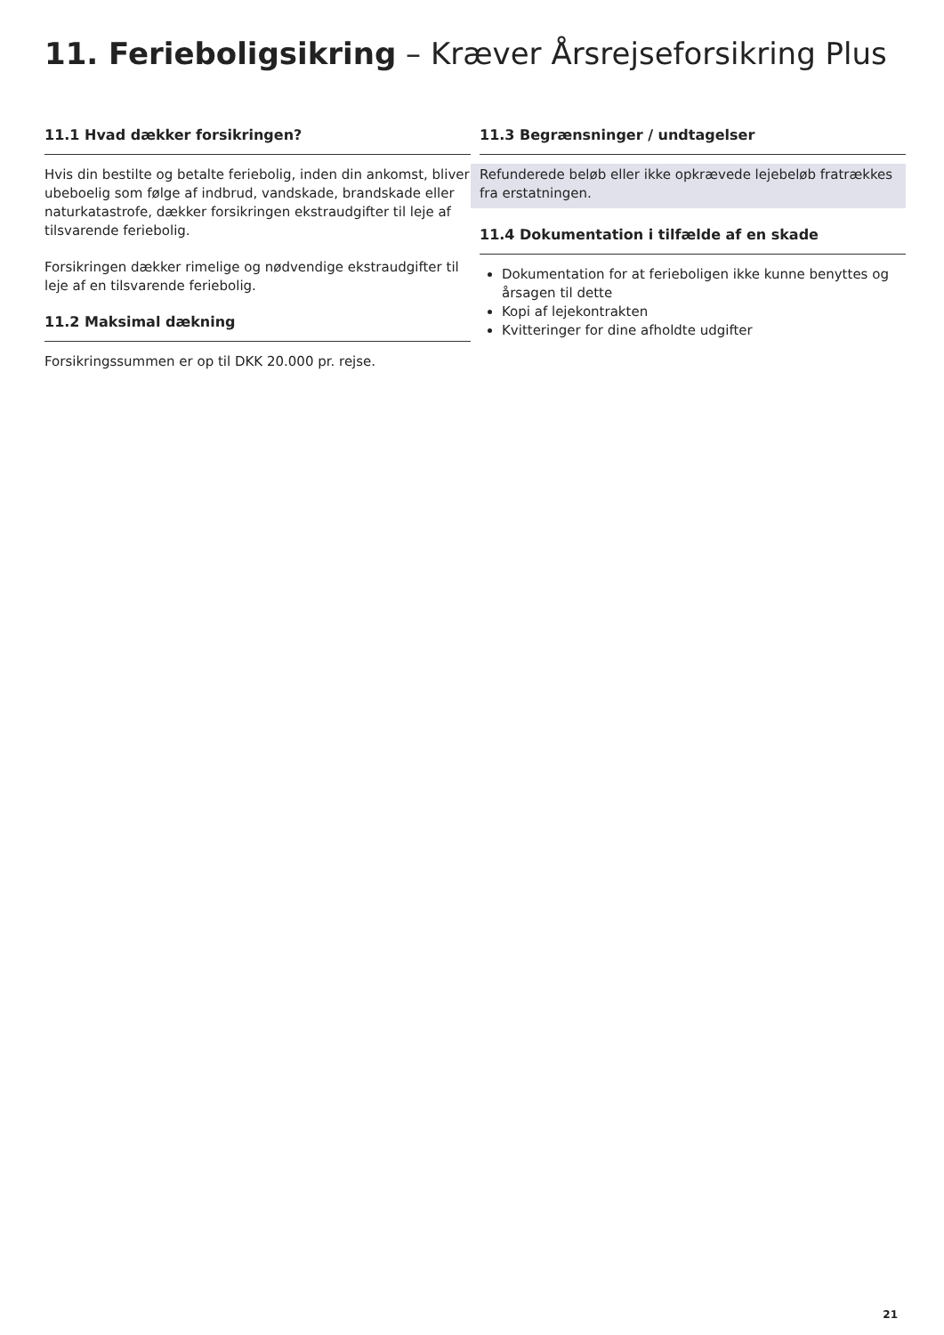11. Ferieboligsikring – Kræver Årsrejseforsikring Plus
11.1 Hvad dækker forsikringen?
Hvis din bestilte og betalte feriebolig, inden din ankomst, bliver ubeboelig som følge af indbrud, vandskade, brandskade eller naturkatastrofe, dækker forsikringen ekstraudgifter til leje af tilsvarende feriebolig.
Forsikringen dækker rimelige og nødvendige ekstraudgifter til leje af en tilsvarende feriebolig.
11.2 Maksimal dækning
Forsikringssummen er op til DKK 20.000 pr. rejse.
11.3 Begrænsninger / undtagelser
Refunderede beløb eller ikke opkrævede lejebeløb fratrækkes fra erstatningen.
11.4 Dokumentation i tilfælde af en skade
Dokumentation for at ferieboligen ikke kunne benyttes og årsagen til dette
Kopi af lejekontrakten
Kvitteringer for dine afholdte udgifter
21